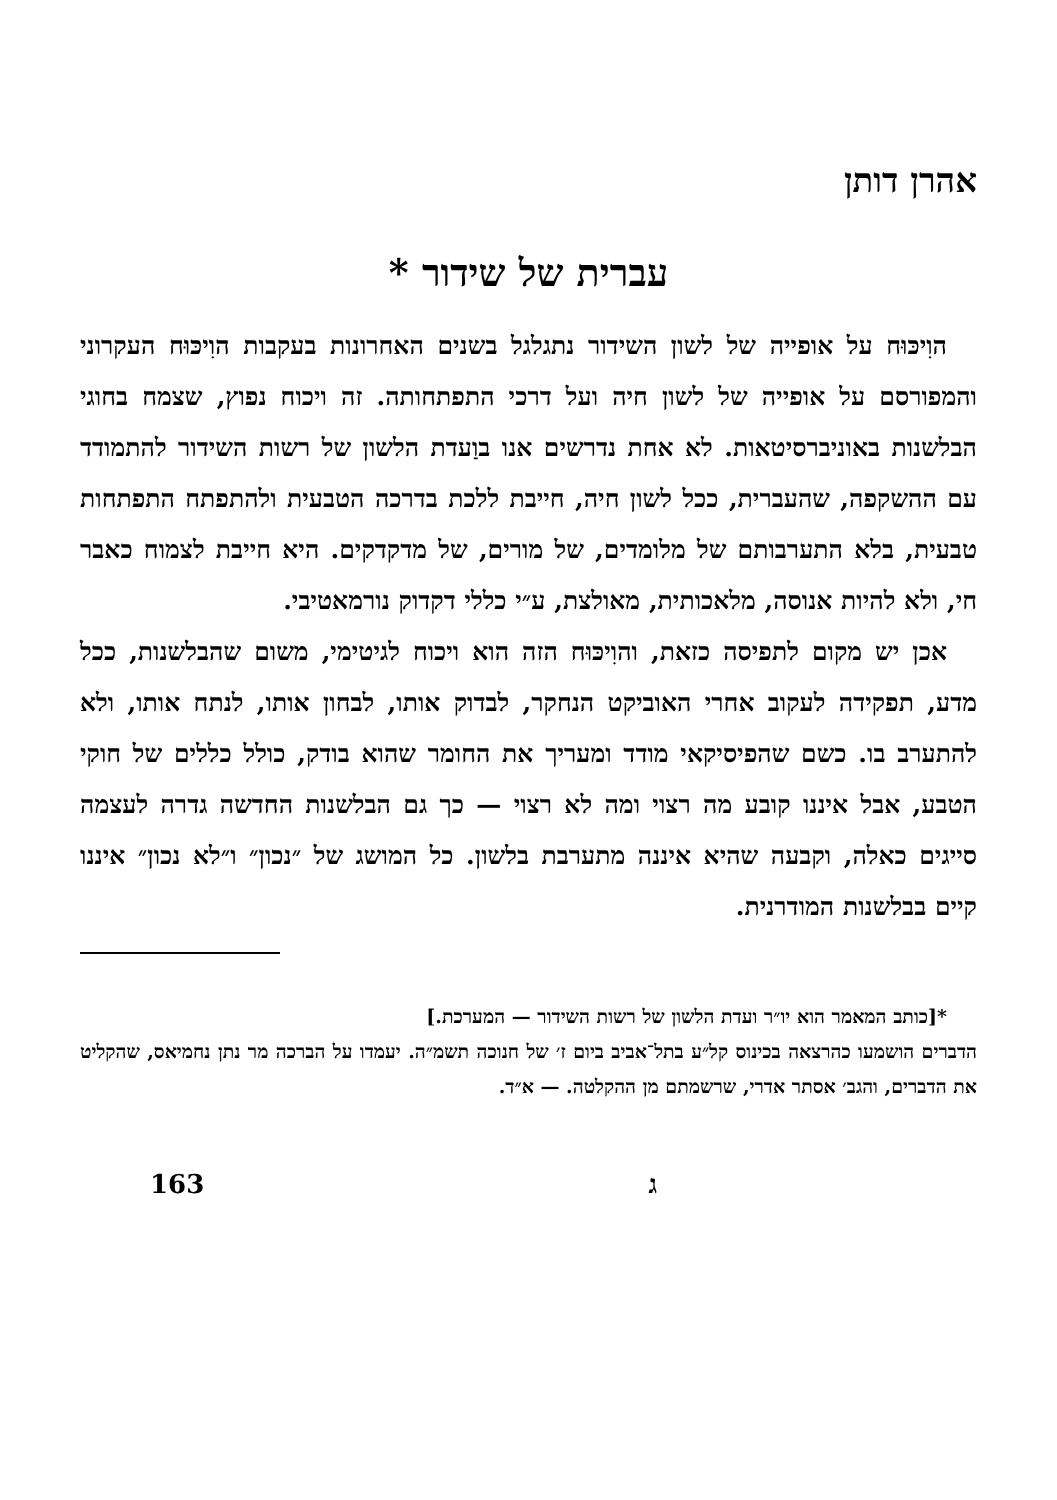אהרן דותן
עברית של שידור *
הוִיכּוּח על אופייה של לשון השידור נתגלגל בשנים האחרונות בעקבות הוִיכּוּח העקרוני והמפורסם על אופייה של לשון חיה ועל דרכי התפתחותה. זה ויכוח נפוץ, שצמח בחוגי הבלשנות באוניברסיטאות. לא אחת נדרשים אנו בוַעדת הלשון של רשות השידור להתמודד עם ההשקפה, שהעברית, ככל לשון חיה, חייבת ללכת בדרכה הטבעית ולהתפתח התפתחות טבעית, בלא התערבותם של מלומדים, של מורים, של מדקדקים. היא חייבת לצמוח כאבר חי, ולא להיות אנוסה, מלאכותית, מאולצת, ע״י כללי דקדוק נורמאטיבי.
אכן יש מקום לתפיסה כזאת, והוִיכּוּח הזה הוא ויכוח לגיטימי, משום שהבלשנות, ככל מדע, תפקידה לעקוב אחרי האוביקט הנחקר, לבדוק אותו, לבחון אותו, לנתח אותו, ולא להתערב בו. כשם שהפיסיקאי מודד ומעריך את החומר שהוא בודק, כולל כללים של חוקי הטבע, אבל איננו קובע מה רצוי ומה לא רצוי — כך גם הבלשנות החדשה גדרה לעצמה סייגים כאלה, וקבעה שהיא איננה מתערבת בלשון. כל המושג של ״נכון״ ו״לא נכון״ איננו קיים בבלשנות המודרנית.
*[כותב המאמר הוא יו״ר ועדת הלשון של רשות השידור — המערכת.]
הדברים הושמעו כהרצאה בכינוס קל״ע בתל־אביב ביום ז׳ של חנוכה תשמ״ה. יעמדו על הברכה מר נתן נחמיאס, שהקליט את הדברים, והגב׳ אסתר אדרי, שרשמתם מן ההקלטה. — א״ד.
ג 163